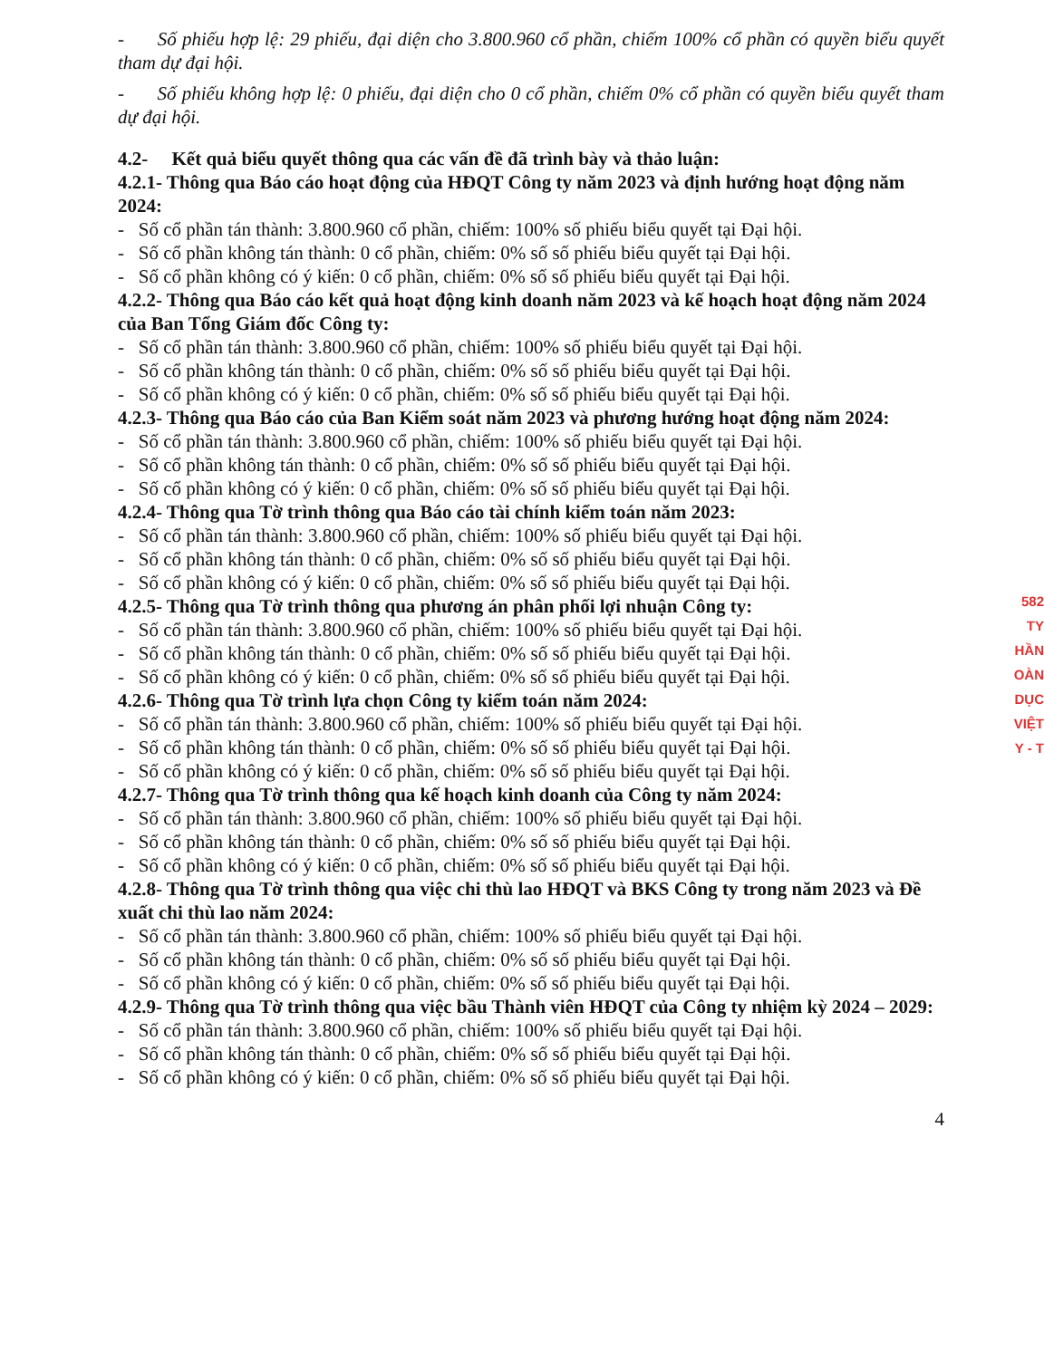- Số phiếu hợp lệ: 29 phiếu, đại diện cho 3.800.960 cổ phần, chiếm 100% cổ phần có quyền biểu quyết tham dự đại hội.
- Số phiếu không hợp lệ: 0 phiếu, đại diện cho 0 cổ phần, chiếm 0% cổ phần có quyền biểu quyết tham dự đại hội.
4.2- Kết quả biểu quyết thông qua các vấn đề đã trình bày và thảo luận:
4.2.1- Thông qua Báo cáo hoạt động của HĐQT Công ty năm 2023 và định hướng hoạt động năm 2024:
- Số cổ phần tán thành: 3.800.960 cổ phần, chiếm: 100% số phiếu biểu quyết tại Đại hội.
- Số cổ phần không tán thành: 0 cổ phần, chiếm: 0% số số phiếu biểu quyết tại Đại hội.
- Số cổ phần không có ý kiến: 0 cổ phần, chiếm: 0% số số phiếu biểu quyết tại Đại hội.
4.2.2- Thông qua Báo cáo kết quả hoạt động kinh doanh năm 2023 và kế hoạch hoạt động năm 2024 của Ban Tổng Giám đốc Công ty:
- Số cổ phần tán thành: 3.800.960 cổ phần, chiếm: 100% số phiếu biểu quyết tại Đại hội.
- Số cổ phần không tán thành: 0 cổ phần, chiếm: 0% số số phiếu biểu quyết tại Đại hội.
- Số cổ phần không có ý kiến: 0 cổ phần, chiếm: 0% số số phiếu biểu quyết tại Đại hội.
4.2.3- Thông qua Báo cáo của Ban Kiểm soát năm 2023 và phương hướng hoạt động năm 2024:
- Số cổ phần tán thành: 3.800.960 cổ phần, chiếm: 100% số phiếu biểu quyết tại Đại hội.
- Số cổ phần không tán thành: 0 cổ phần, chiếm: 0% số số phiếu biểu quyết tại Đại hội.
- Số cổ phần không có ý kiến: 0 cổ phần, chiếm: 0% số số phiếu biểu quyết tại Đại hội.
4.2.4- Thông qua Tờ trình thông qua Báo cáo tài chính kiểm toán năm 2023:
- Số cổ phần tán thành: 3.800.960 cổ phần, chiếm: 100% số phiếu biểu quyết tại Đại hội.
- Số cổ phần không tán thành: 0 cổ phần, chiếm: 0% số số phiếu biểu quyết tại Đại hội.
- Số cổ phần không có ý kiến: 0 cổ phần, chiếm: 0% số số phiếu biểu quyết tại Đại hội.
4.2.5- Thông qua Tờ trình thông qua phương án phân phối lợi nhuận Công ty:
- Số cổ phần tán thành: 3.800.960 cổ phần, chiếm: 100% số phiếu biểu quyết tại Đại hội.
- Số cổ phần không tán thành: 0 cổ phần, chiếm: 0% số số phiếu biểu quyết tại Đại hội.
- Số cổ phần không có ý kiến: 0 cổ phần, chiếm: 0% số số phiếu biểu quyết tại Đại hội.
4.2.6- Thông qua Tờ trình lựa chọn Công ty kiểm toán năm 2024:
- Số cổ phần tán thành: 3.800.960 cổ phần, chiếm: 100% số phiếu biểu quyết tại Đại hội.
- Số cổ phần không tán thành: 0 cổ phần, chiếm: 0% số số phiếu biểu quyết tại Đại hội.
- Số cổ phần không có ý kiến: 0 cổ phần, chiếm: 0% số số phiếu biểu quyết tại Đại hội.
4.2.7- Thông qua Tờ trình thông qua kế hoạch kinh doanh của Công ty năm 2024:
- Số cổ phần tán thành: 3.800.960 cổ phần, chiếm: 100% số phiếu biểu quyết tại Đại hội.
- Số cổ phần không tán thành: 0 cổ phần, chiếm: 0% số số phiếu biểu quyết tại Đại hội.
- Số cổ phần không có ý kiến: 0 cổ phần, chiếm: 0% số số phiếu biểu quyết tại Đại hội.
4.2.8- Thông qua Tờ trình thông qua việc chi thù lao HĐQT và BKS Công ty trong năm 2023 và Đề xuất chi thù lao năm 2024:
- Số cổ phần tán thành: 3.800.960 cổ phần, chiếm: 100% số phiếu biểu quyết tại Đại hội.
- Số cổ phần không tán thành: 0 cổ phần, chiếm: 0% số số phiếu biểu quyết tại Đại hội.
- Số cổ phần không có ý kiến: 0 cổ phần, chiếm: 0% số số phiếu biểu quyết tại Đại hội.
4.2.9- Thông qua Tờ trình thông qua việc bầu Thành viên HĐQT của Công ty nhiệm kỳ 2024 – 2029:
- Số cổ phần tán thành: 3.800.960 cổ phần, chiếm: 100% số phiếu biểu quyết tại Đại hội.
- Số cổ phần không tán thành: 0 cổ phần, chiếm: 0% số số phiếu biểu quyết tại Đại hội.
- Số cổ phần không có ý kiến: 0 cổ phần, chiếm: 0% số số phiếu biểu quyết tại Đại hội.
4
582
TY
HẦN
OÀN
DỤC
VIỆT
Y - T